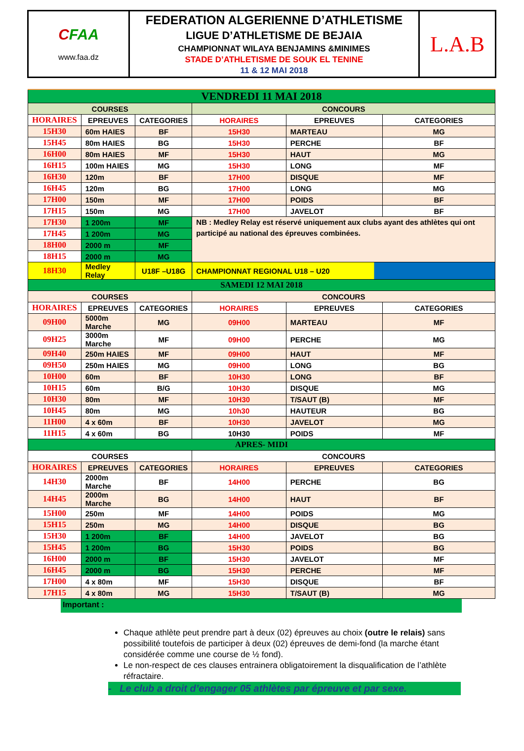| C FAA www.faa.dz | FEDERATION ALGERIENNE D’ATHLETISME LIGUE D’ATHLETISME DE BEJAIA CHAMPIONNAT WILAYA BENJAMINS &MINIMES STADE D’ATHLETISME DE SOUK EL TENINE 11 & 12 MAI 2018 | L.A.B |
| VENDREDI 11 MAI 2018 | | | | | |
| COURSES | | | CONCOURS | | |
| HORAIRES | EPREUVES | CATEGORIES | HORAIRES | EPREUVES | CATEGORIES |
| 15H30 | 60m HAIES | BF | 15H30 | MARTEAU | MG |
| 15H45 | 80m HAIES | BG | 15H30 | PERCHE | BF |
| 16H00 | 80m HAIES | MF | 15H30 | HAUT | MG |
| 16H15 | 100m HAIES | MG | 15H30 | LONG | MF |
| 16H30 | 120m | BF | 17H00 | DISQUE | MF |
| 16H45 | 120m | BG | 17H00 | LONG | MG |
| 17H00 | 150m | MF | 17H00 | POIDS | BF |
| 17H15 | 150m | MG | 17H00 | JAVELOT | BF |
| 17H30 | 1 200m | MF | NB : Medley Relay est réservé uniquement aux clubs ayant des athlètes qui ont participé au national des épreuves combinées. | | |
| 17H45 | 1 200m | MG | | | |
| 18H00 | 2000 m | MF | | | |
| 18H15 | 2000 m | MG | | | |
| 18H30 | Medley Relay | U18F –U18G | CHAMPIONNAT REGIONAL U18 – U20 | | |
| SAMEDI 12 MAI 2018 | | | | | |
| COURSES | | | CONCOURS | | |
| HORAIRES | EPREUVES | CATEGORIES | HORAIRES | EPREUVES | CATEGORIES |
| 09H00 | 5000m Marche | MG | 09H00 | MARTEAU | MF |
| 09H25 | 3000m Marche | MF | 09H00 | PERCHE | MG |
| 09H40 | 250m HAIES | MF | 09H00 | HAUT | MF |
| 09H50 | 250m HAIES | MG | 09H00 | LONG | BG |
| 10H00 | 60m | BF | 10H30 | LONG | BF |
| 10H15 | 60m | B/G | 10H30 | DISQUE | MG |
| 10H30 | 80m | MF | 10H30 | T/SAUT (B) | MF |
| 10H45 | 80m | MG | 10h30 | HAUTEUR | BG |
| 11H00 | 4 x 60m | BF | 10H30 | JAVELOT | MG |
| 11H15 | 4 x 60m | BG | 10H30 | POIDS | MF |
| APRES- MIDI | | | | | |
| COURSES | | | CONCOURS | | |
| HORAIRES | EPREUVES | CATEGORIES | HORAIRES | EPREUVES | CATEGORIES |
| 14H30 | 2000m Marche | BF | 14H00 | PERCHE | BG |
| 14H45 | 2000m Marche | BG | 14H00 | HAUT | BF |
| 15H00 | 250m | MF | 14H00 | POIDS | MG |
| 15H15 | 250m | MG | 14H00 | DISQUE | BG |
| 15H30 | 1 200m | BF | 14H00 | JAVELOT | BG |
| 15H45 | 1 200m | BG | 15H30 | POIDS | BG |
| 16H00 | 2000 m | BF | 15H30 | JAVELOT | MF |
| 16H45 | 2000 m | BG | 15H30 | PERCHE | MF |
| 17H00 | 4 x 80m | MF | 15H30 | DISQUE | BF |
| 17H15 | 4 x 80m | MG | 15H30 | T/SAUT (B) | MG |
Important :
Chaque athlète peut prendre part à deux (02) épreuves au choix (outre le relais) sans possibilité toutefois de participer à deux (02) épreuves de demi-fond (la marche étant considérée comme une course de ½ fond).
Le non-respect de ces clauses entrainera obligatoirement la disqualification de l’athlète réfractaire.
- Le club a droit d’engager 05 athlètes par épreuve et par sexe.